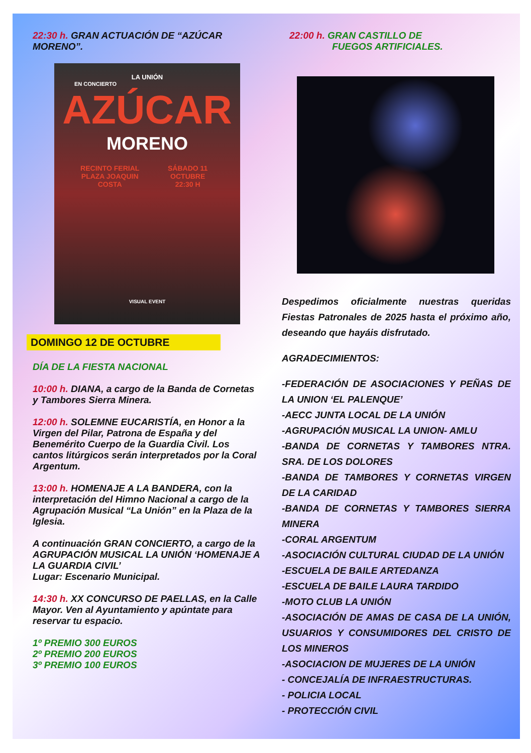22:30 h. GRAN ACTUACIÓN DE “AZÚCAR MORENO”.
LA UNIÓN
EN CONCIERTO
AZÚCAR
MORENO
RECINTO FERIAL
PLAZA JOAQUIN COSTA SÁBADO 11 OCTUBRE
22:30 H
VISUAL EVENT
DOMINGO 12 DE OCTUBRE
DÍA DE LA FIESTA NACIONAL
10:00 h. DIANA, a cargo de la Banda de Cornetas y Tambores Sierra Minera.
12:00 h. SOLEMNE EUCARISTÍA, en Honor a la Virgen del Pilar, Patrona de España y del Benemérito Cuerpo de la Guardia Civil. Los cantos litúrgicos serán interpretados por la Coral Argentum.
13:00 h. HOMENAJE A LA BANDERA, con la interpretación del Himno Nacional a cargo de la Agrupación Musical “La Unión” en la Plaza de la Iglesia.
A continuación GRAN CONCIERTO, a cargo de la AGRUPACIÓN MUSICAL LA UNIÓN ‘HOMENAJE A LA GUARDIA CIVIL’
Lugar: Escenario Municipal.
14:30 h. XX CONCURSO DE PAELLAS, en la Calle Mayor. Ven al Ayuntamiento y apúntate para reservar tu espacio.
1º PREMIO 300 EUROS
2º PREMIO 200 EUROS
3º PREMIO 100 EUROS
22:00 h. GRAN CASTILLO DE
FUEGOS ARTIFICIALES.
Despedimos oficialmente nuestras queridas Fiestas Patronales de 2025 hasta el próximo año, deseando que hayáis disfrutado.
AGRADECIMIENTOS:
-FEDERACIÓN DE ASOCIACIONES Y PEÑAS DE LA UNION ‘EL PALENQUE’
-AECC JUNTA LOCAL DE LA UNIÓN
-AGRUPACIÓN MUSICAL LA UNION- AMLU
-BANDA DE CORNETAS Y TAMBORES NTRA. SRA. DE LOS DOLORES
-BANDA DE TAMBORES Y CORNETAS VIRGEN DE LA CARIDAD
-BANDA DE CORNETAS Y TAMBORES SIERRA MINERA
-CORAL ARGENTUM
-ASOCIACIÓN CULTURAL CIUDAD DE LA UNIÓN
-ESCUELA DE BAILE ARTEDANZA
-ESCUELA DE BAILE LAURA TARDIDO
-MOTO CLUB LA UNIÓN
-ASOCIACIÓN DE AMAS DE CASA DE LA UNIÓN, USUARIOS Y CONSUMIDORES DEL CRISTO DE LOS MINEROS
-ASOCIACION DE MUJERES DE LA UNIÓN
- CONCEJALÍA DE INFRAESTRUCTURAS.
- POLICIA LOCAL
- PROTECCIÓN CIVIL